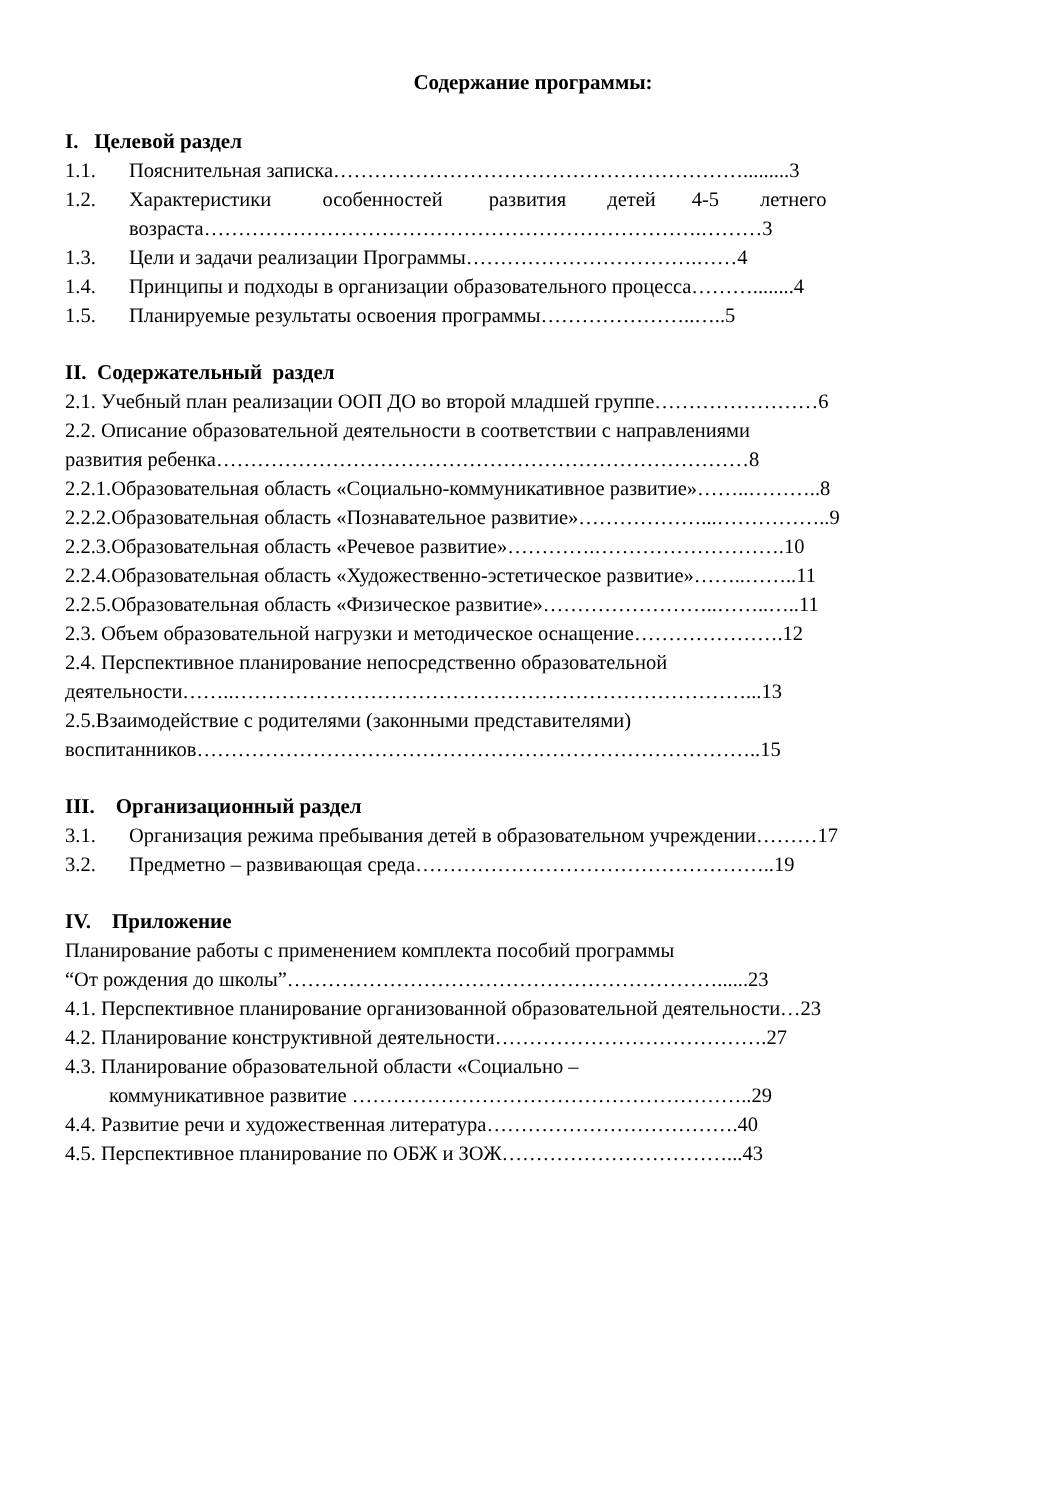Содержание программы:
I. Целевой раздел
1.1. Пояснительная записка…………………………………………………….........3
1.2. Характеристики особенностей развития детей 4-5 летнего
возраста……………………………………………………………….………3
1.3. Цели и задачи реализации Программы…………………………….……4
1.4. Принципы и подходы в организации образовательного процесса………........4
1.5. Планируемые результаты освоения программы…………………..…..5
II. Содержательный раздел
2.1. Учебный план реализации ООП ДО во второй младшей группе……………………6
2.2. Описание образовательной деятельности в соответствии с направлениями
развития ребенка……………………………………………………………………8
2.2.1.Образовательная область «Социально-коммуникативное развитие»……..………..8
2.2.2.Образовательная область «Познавательное развитие»………………...……………..9
2.2.3.Образовательная область «Речевое развитие»………….……………………….10
2.2.4.Образовательная область «Художественно-эстетическое развитие»……..……..11
2.2.5.Образовательная область «Физическое развитие»……………………..……..…..11
2.3. Объем образовательной нагрузки и методическое оснащение………………….12
2.4. Перспективное планирование непосредственно образовательной
деятельности……..…………………………………………………………………...13
2.5.Взаимодействие с родителями (законными представителями)
воспитанников………………………………………………………………………..15
III. Организационный раздел
3.1. Организация режима пребывания детей в образовательном учреждении………17
3.2. Предметно – развивающая среда……………………………………………..19
IV. Приложение
Планирование работы с применением комплекта пособий программы
“От рождения до школы”………………………………………………………......23
4.1. Перспективное планирование организованной образовательной деятельности…23
4.2. Планирование конструктивной деятельности………………………………….27
4.3. Планирование образовательной области «Социально –
коммуникативное развитие …………………………………………………..29
4.4. Развитие речи и художественная литература……………………………….40
4.5. Перспективное планирование по ОБЖ и ЗОЖ……………………………...43